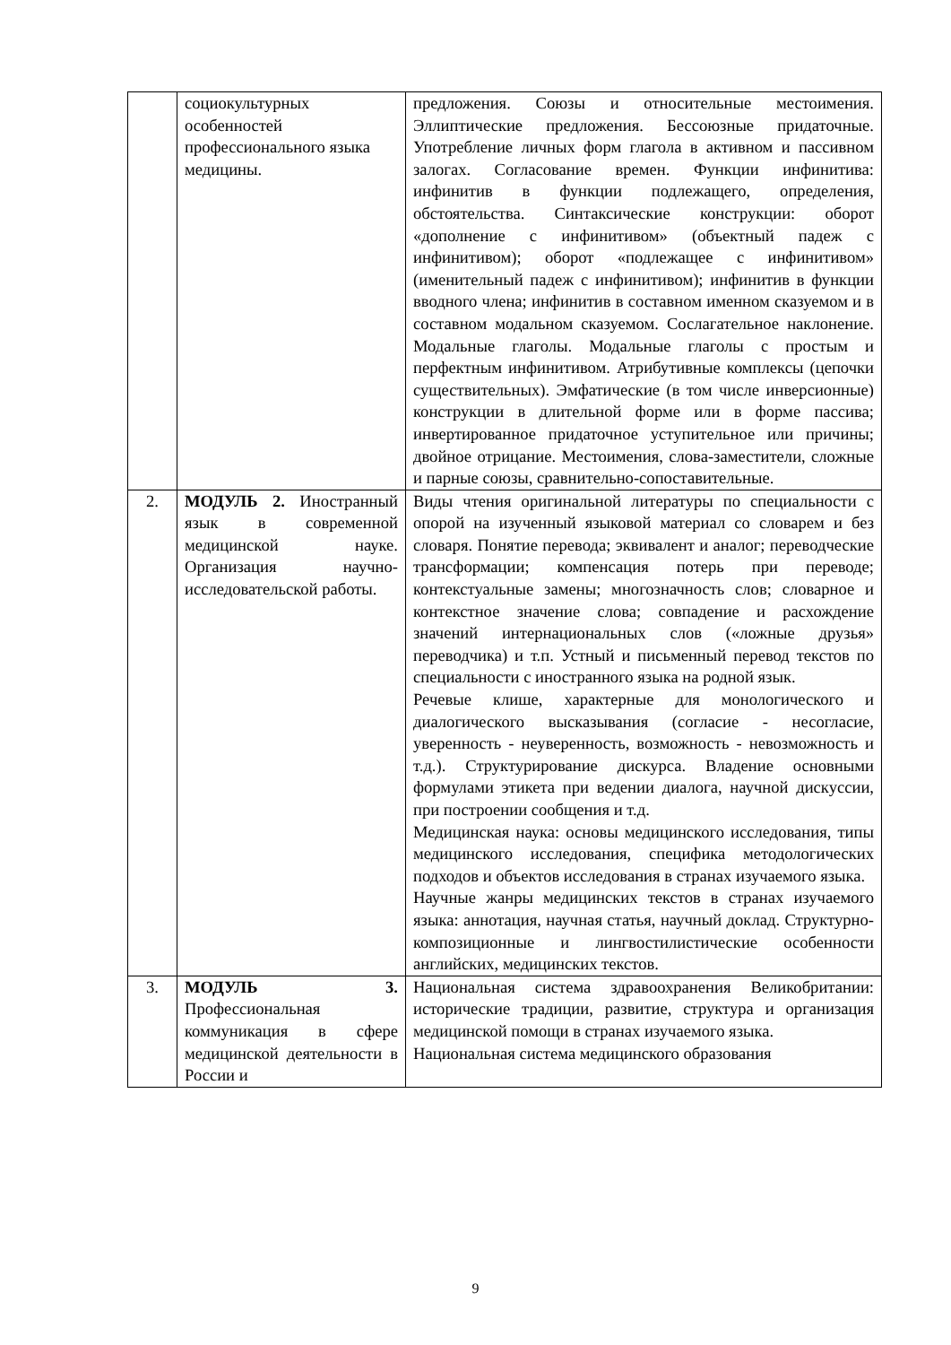| | социокультурных особенностей профессионального языка медицины. | предложения. Союзы и относительные местоимения. Эллиптические предложения. Бессоюзные придаточные. Употребление личных форм глагола в активном и пассивном залогах. Согласование времен. Функции инфинитива: инфинитив в функции подлежащего, определения, обстоятельства. Синтаксические конструкции: оборот «дополнение с инфинитивом» (объектный падеж с инфинитивом); оборот «подлежащее с инфинитивом» (именительный падеж с инфинитивом); инфинитив в функции вводного члена; инфинитив в составном именном сказуемом и в составном модальном сказуемом. Сослагательное наклонение. Модальные глаголы. Модальные глаголы с простым и перфектным инфинитивом. Атрибутивные комплексы (цепочки существительных). Эмфатические (в том числе инверсионные) конструкции в длительной форме или в форме пассива; инвертированное придаточное уступительное или причины; двойное отрицание. Местоимения, слова-заместители, сложные и парные союзы, сравнительно-сопоставительные. |
| 2. | МОДУЛЬ 2. Иностранный язык в современной медицинской науке. Организация научно-исследовательской работы. | Виды чтения оригинальной литературы по специальности с опорой на изученный языковой материал со словарем и без словаря. Понятие перевода; эквивалент и аналог; переводческие трансформации; компенсация потерь при переводе; контекстуальные замены; многозначность слов; словарное и контекстное значение слова; совпадение и расхождение значений интернациональных слов («ложные друзья» переводчика) и т.п. Устный и письменный перевод текстов по специальности с иностранного языка на родной язык. Речевые клише, характерные для монологического и диалогического высказывания (согласие - несогласие, уверенность - неуверенность, возможность - невозможность и т.д.). Структурирование дискурса. Владение основными формулами этикета при ведении диалога, научной дискуссии, при построении сообщения и т.д. Медицинская наука: основы медицинского исследования, типы медицинского исследования, специфика методологических подходов и объектов исследования в странах изучаемого языка. Научные жанры медицинских текстов в странах изучаемого языка: аннотация, научная статья, научный доклад. Структурно-композиционные и лингвостилистические особенности английских, медицинских текстов. |
| 3. | МОДУЛЬ 3. Профессиональная коммуникация в сфере медицинской деятельности в России и | Национальная система здравоохранения Великобритании: исторические традиции, развитие, структура и организация медицинской помощи в странах изучаемого языка. Национальная система медицинского образования |
9